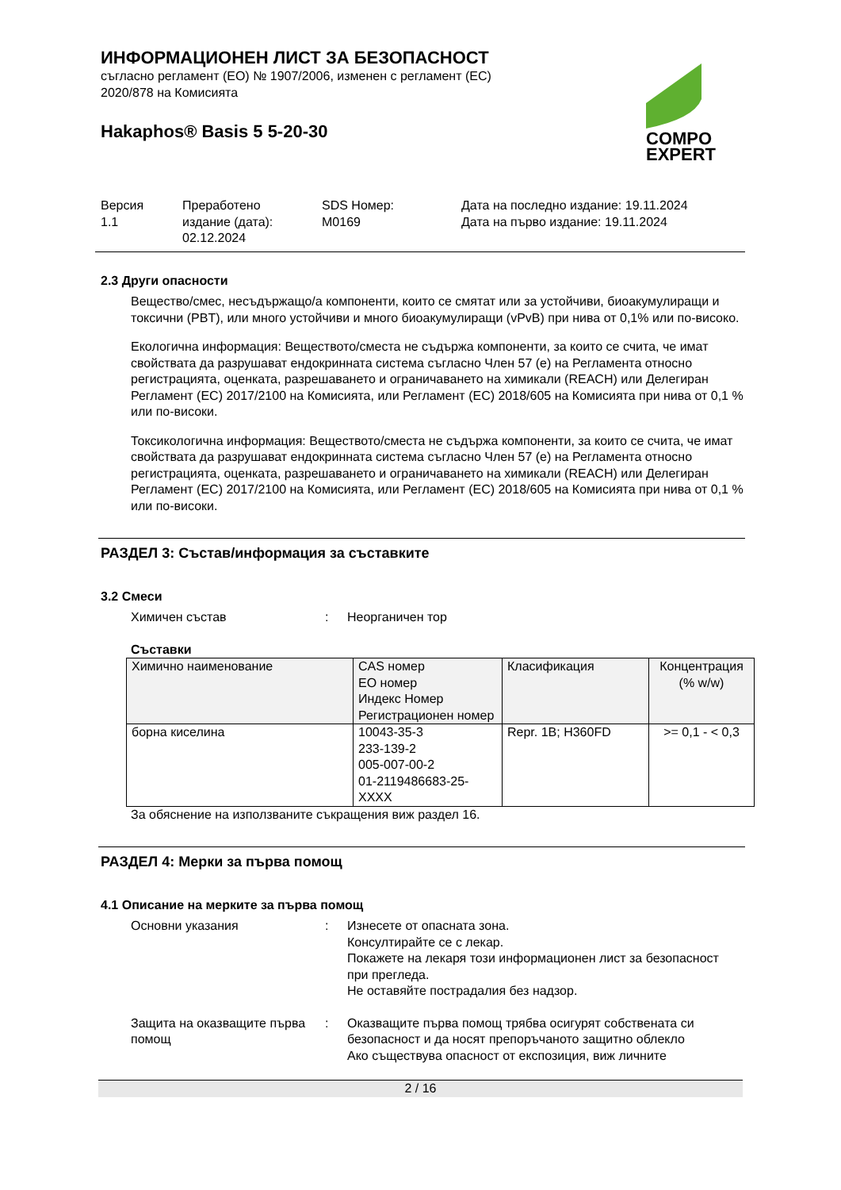ИНФОРМАЦИОНЕН ЛИСТ ЗА БЕЗОПАСНОСТ
съгласно регламент (ЕО) № 1907/2006, изменен с регламент (ЕС)
2020/878 на Комисията
Hakaphos® Basis 5 5-20-30
COMPO
EXPERT
Версия
1.1
Преработено
издание (дата):
02.12.2024
SDS Номер:
M0169
Дата на последно издание: 19.11.2024
Дата на първо издание: 19.11.2024
2.3 Други опасности
Вещество/смес, несъдържащо/а компоненти, които се смятат или за устойчиви, биоакумулиращи и токсични (PBT), или много устойчиви и много биоакумулиращи (vPvB) при нива от 0,1% или по-високо.
Екологична информация: Веществото/сместа не съдържа компоненти, за които се счита, че имат свойствата да разрушават ендокринната система съгласно Член 57 (е) на Регламента относно регистрацията, оценката, разрешаването и ограничаването на химикали (REACH) или Делегиран Регламент (ЕС) 2017/2100 на Комисията, или Регламент (ЕС) 2018/605 на Комисията при нива от 0,1 % или по-високи.
Токсикологична информация: Веществото/сместа не съдържа компоненти, за които се счита, че имат свойствата да разрушават ендокринната система съгласно Член 57 (е) на Регламента относно регистрацията, оценката, разрешаването и ограничаването на химикали (REACH) или Делегиран Регламент (ЕС) 2017/2100 на Комисията, или Регламент (ЕС) 2018/605 на Комисията при нива от 0,1 % или по-високи.
РАЗДЕЛ 3: Състав/информация за съставките
3.2 Смеси
Химичен състав : Неорганичен тор
Съставки
| Химично наименование | CAS номер ЕО номер Индекс Номер Регистрационен номер | Класификация | Концентрация (% w/w) |
| --- | --- | --- | --- |
| борна киселина | 10043-35-3 233-139-2 005-007-00-2 01-2119486683-25-XXXX | Repr. 1B; H360FD | >= 0,1 - < 0,3 |
За обяснение на използваните съкращения виж раздел 16.
РАЗДЕЛ 4: Мерки за първа помощ
4.1 Описание на мерките за първа помощ
Основни указания : Изнесете от опасната зона.
Консултирайте се с лекар.
Покажете на лекаря този информационен лист за безопасност при прегледа.
Не оставяйте пострадалия без надзор.
Защита на оказващите първа помощ
: Оказващите първа помощ трябва осигурят собствената си безопасност и да носят препоръчаното защитно облекло
Ако съществува опасност от експозиция, виж личните
2 / 16